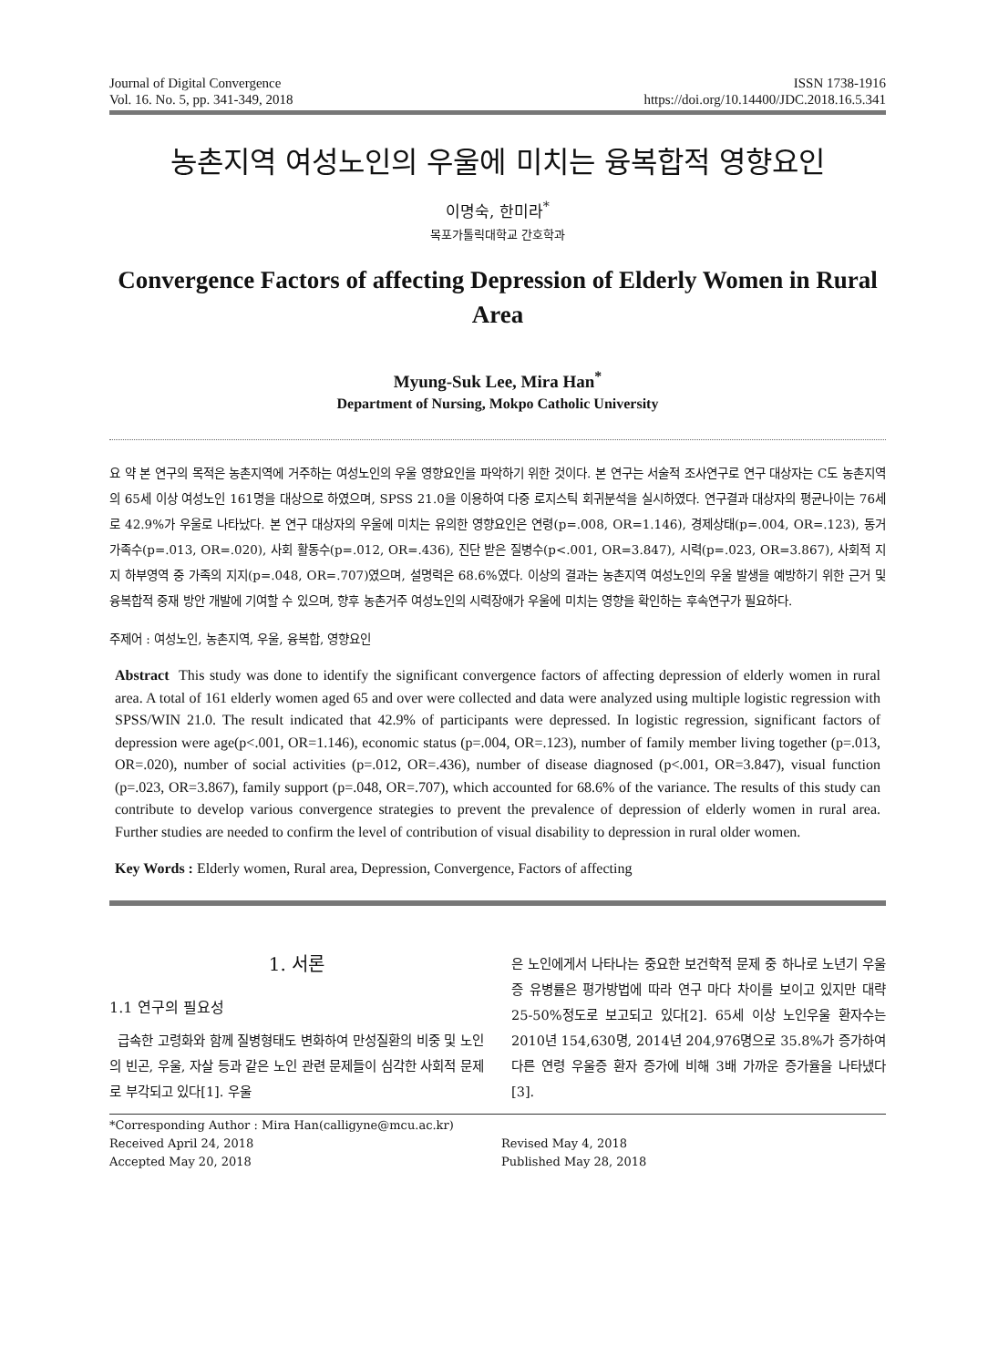Journal of Digital Convergence
Vol. 16. No. 5, pp. 341-349, 2018
ISSN 1738-1916
https://doi.org/10.14400/JDC.2018.16.5.341
농촌지역 여성노인의 우울에 미치는 융복합적 영향요인
이명숙, 한미라<sup>*</sup>
목포가톨릭대학교 간호학과
Convergence Factors of affecting Depression of Elderly Women in Rural Area
Myung-Suk Lee, Mira Han<sup>*</sup>
Department of Nursing, Mokpo Catholic University
요 약 본 연구의 목적은 농촌지역에 거주하는 여성노인의 우울 영향요인을 파악하기 위한 것이다. 본 연구는 서술적 조사연구로 연구 대상자는 C도 농촌지역의 65세 이상 여성노인 161명을 대상으로 하였으며, SPSS 21.0을 이용하여 다중 로지스틱 회귀분석을 실시하였다. 연구결과 대상자의 평균나이는 76세로 42.9%가 우울로 나타났다. 본 연구 대상자의 우울에 미치는 유의한 영향요인은 연령(p=.008, OR=1.146), 경제상태(p=.004, OR=.123), 동거 가족수(p=.013, OR=.020), 사회 활동수(p=.012, OR=.436), 진단 받은 질병수(p<.001, OR=3.847), 시력(p=.023, OR=3.867), 사회적 지지 하부영역 중 가족의 지지(p=.048, OR=.707)였으며, 설명력은 68.6%였다. 이상의 결과는 농촌지역 여성노인의 우울 발생을 예방하기 위한 근거 및 융복합적 중재 방안 개발에 기여할 수 있으며, 향후 농촌거주 여성노인의 시력장애가 우울에 미치는 영향을 확인하는 후속연구가 필요하다.
주제어 : 여성노인, 농촌지역, 우울, 융복합, 영향요인
Abstract This study was done to identify the significant convergence factors of affecting depression of elderly women in rural area. A total of 161 elderly women aged 65 and over were collected and data were analyzed using multiple logistic regression with SPSS/WIN 21.0. The result indicated that 42.9% of participants were depressed. In logistic regression, significant factors of depression were age(p<.001, OR=1.146), economic status (p=.004, OR=.123), number of family member living together (p=.013, OR=.020), number of social activities (p=.012, OR=.436), number of disease diagnosed (p<.001, OR=3.847), visual function (p=.023, OR=3.867), family support (p=.048, OR=.707), which accounted for 68.6% of the variance. The results of this study can contribute to develop various convergence strategies to prevent the prevalence of depression of elderly women in rural area. Further studies are needed to confirm the level of contribution of visual disability to depression in rural older women.
Key Words : Elderly women, Rural area, Depression, Convergence, Factors of affecting
1. 서론
1.1 연구의 필요성
급속한 고령화와 함께 질병형태도 변화하여 만성질환의 비중 및 노인의 빈곤, 우울, 자살 등과 같은 노인 관련 문제들이 심각한 사회적 문제로 부각되고 있다[1]. 우울
은 노인에게서 나타나는 중요한 보건학적 문제 중 하나로 노년기 우울증 유병률은 평가방법에 따라 연구 마다 차이를 보이고 있지만 대략 25-50%정도로 보고되고 있다[2]. 65세 이상 노인우울 환자수는 2010년 154,630명, 2014년 204,976명으로 35.8%가 증가하여 다른 연령 우울증 환자 증가에 비해 3배 가까운 증가율을 나타냈다[3].
*Corresponding Author : Mira Han(calligyne@mcu.ac.kr)
Received April 24, 2018
Revised May 4, 2018
Accepted May 20, 2018
Published May 28, 2018